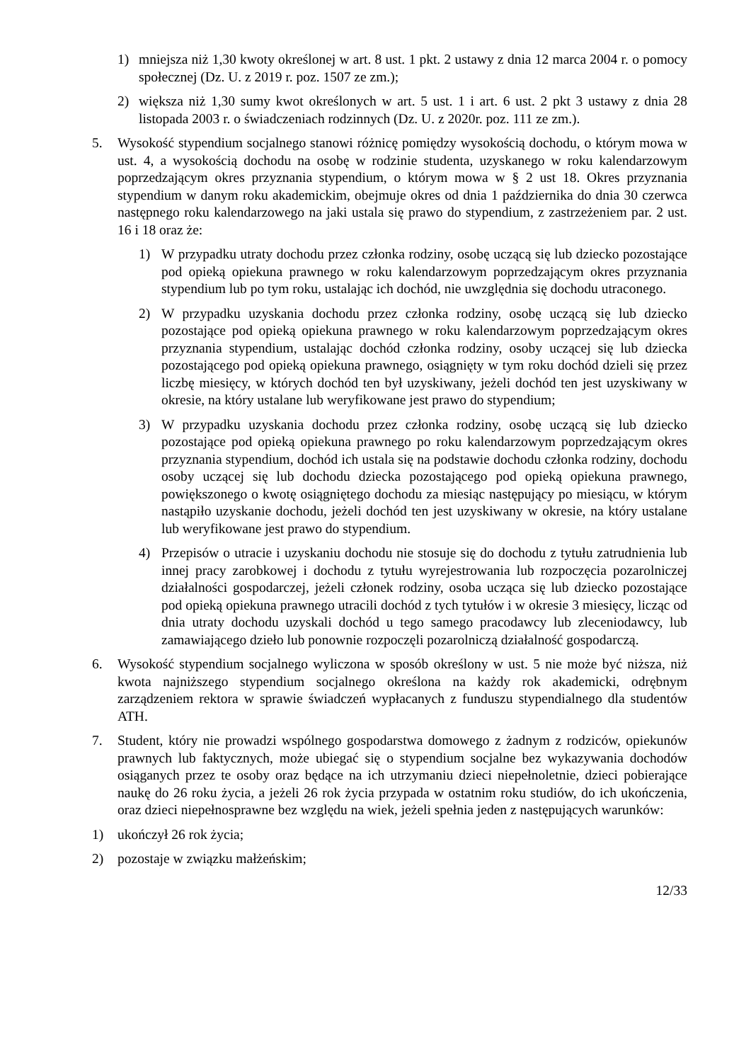1) mniejsza niż 1,30 kwoty określonej w art. 8 ust. 1 pkt. 2 ustawy z dnia 12 marca 2004 r. o pomocy społecznej (Dz. U. z 2019 r. poz. 1507 ze zm.);
2) większa niż 1,30 sumy kwot określonych w art. 5 ust. 1 i art. 6 ust. 2 pkt 3 ustawy z dnia 28 listopada 2003 r. o świadczeniach rodzinnych (Dz. U. z 2020r. poz. 111 ze zm.).
5. Wysokość stypendium socjalnego stanowi różnicę pomiędzy wysokością dochodu, o którym mowa w ust. 4, a wysokością dochodu na osobę w rodzinie studenta, uzyskanego w roku kalendarzowym poprzedzającym okres przyznania stypendium, o którym mowa w § 2 ust 18. Okres przyznania stypendium w danym roku akademickim, obejmuje okres od dnia 1 października do dnia 30 czerwca następnego roku kalendarzowego na jaki ustala się prawo do stypendium, z zastrzeżeniem par. 2 ust. 16 i 18 oraz że:
1) W przypadku utraty dochodu przez członka rodziny, osobę uczącą się lub dziecko pozostające pod opieką opiekuna prawnego w roku kalendarzowym poprzedzającym okres przyznania stypendium lub po tym roku, ustalając ich dochód, nie uwzględnia się dochodu utraconego.
2) W przypadku uzyskania dochodu przez członka rodziny, osobę uczącą się lub dziecko pozostające pod opieką opiekuna prawnego w roku kalendarzowym poprzedzającym okres przyznania stypendium, ustalając dochód członka rodziny, osoby uczącej się lub dziecka pozostającego pod opieką opiekuna prawnego, osiągnięty w tym roku dochód dzieli się przez liczbę miesięcy, w których dochód ten był uzyskiwany, jeżeli dochód ten jest uzyskiwany w okresie, na który ustalane lub weryfikowane jest prawo do stypendium;
3) W przypadku uzyskania dochodu przez członka rodziny, osobę uczącą się lub dziecko pozostające pod opieką opiekuna prawnego po roku kalendarzowym poprzedzającym okres przyznania stypendium, dochód ich ustala się na podstawie dochodu członka rodziny, dochodu osoby uczącej się lub dochodu dziecka pozostającego pod opieką opiekuna prawnego, powiększonego o kwotę osiągniętego dochodu za miesiąc następujący po miesiącu, w którym nastąpiło uzyskanie dochodu, jeżeli dochód ten jest uzyskiwany w okresie, na który ustalane lub weryfikowane jest prawo do stypendium.
4) Przepisów o utracie i uzyskaniu dochodu nie stosuje się do dochodu z tytułu zatrudnienia lub innej pracy zarobkowej i dochodu z tytułu wyrejestrowania lub rozpoczęcia pozarolniczej działalności gospodarczej, jeżeli członek rodziny, osoba ucząca się lub dziecko pozostające pod opieką opiekuna prawnego utracili dochód z tych tytułów i w okresie 3 miesięcy, licząc od dnia utraty dochodu uzyskali dochód u tego samego pracodawcy lub zleceniodawcy, lub zamawiającego dzieło lub ponownie rozpoczęli pozarolniczą działalność gospodarczą.
6. Wysokość stypendium socjalnego wyliczona w sposób określony w ust. 5 nie może być niższa, niż kwota najniższego stypendium socjalnego określona na każdy rok akademicki, odrębnym zarządzeniem rektora w sprawie świadczeń wypłacanych z funduszu stypendialnego dla studentów ATH.
7. Student, który nie prowadzi wspólnego gospodarstwa domowego z żadnym z rodziców, opiekunów prawnych lub faktycznych, może ubiegać się o stypendium socjalne bez wykazywania dochodów osiąganych przez te osoby oraz będące na ich utrzymaniu dzieci niepełnoletnie, dzieci pobierające naukę do 26 roku życia, a jeżeli 26 rok życia przypada w ostatnim roku studiów, do ich ukończenia, oraz dzieci niepełnosprawne bez względu na wiek, jeżeli spełnia jeden z następujących warunków:
1) ukończył 26 rok życia;
2) pozostaje w związku małżeńskim;
12/33